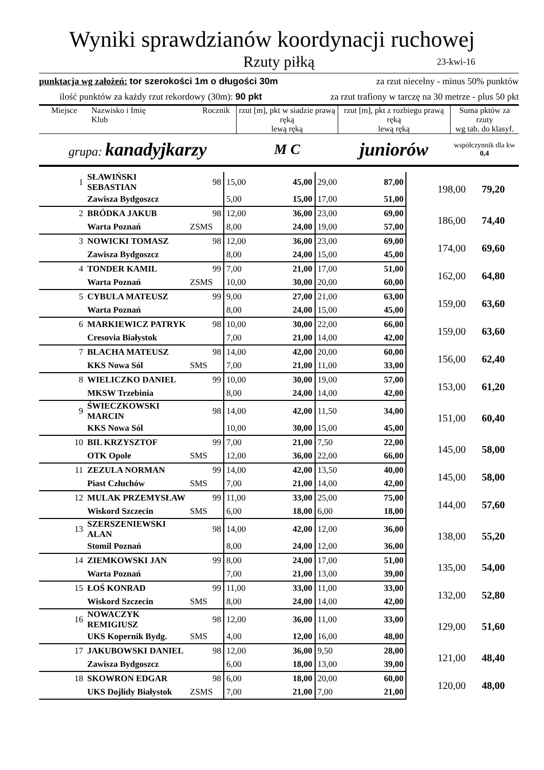Wyniki sprawdzianów koordynacji ruchowej
Rzuty piłką
23-kwi-16
punktacja wg założeń: tor szerokości 1m o długości 30m za rzut niecelny - minus 50% punktów
ilość punktów za każdy rzut rekordowy (30m): 90 pkt za rzut trafiony w tarczę na 30 metrze - plus 50 pkt
| Miejsce | Nazwisko i Imię Klub | Rocznik | rzut [m], pkt w siadzie prawą ręką lewą ręką | rzut [m], pkt z rozbiegu prawą ręką lewą ręką | Suma pktów za rzuty wg tab. do klasyf. |
| --- | --- | --- | --- | --- | --- |
| grupa: kanadyjkarzy | | | M C | juniorów | współczynnik dla kw 0,4 |
| 1 | SŁAWIŃSKI SEBASTIAN | 98 | 15,00 | 45,00 | 29,00 | 87,00 | 198,00 | 79,20 |
| | Zawisza Bydgoszcz | | 5,00 | 15,00 | 17,00 | 51,00 | | |
| 2 | BRÓDKA JAKUB | 98 | 12,00 | 36,00 | 23,00 | 69,00 | 186,00 | 74,40 |
| | Warta Poznań | ZSMS | 8,00 | 24,00 | 19,00 | 57,00 | | |
| 3 | NOWICKI TOMASZ | 98 | 12,00 | 36,00 | 23,00 | 69,00 | 174,00 | 69,60 |
| | Zawisza Bydgoszcz | | 8,00 | 24,00 | 15,00 | 45,00 | | |
| 4 | TONDER KAMIL | 99 | 7,00 | 21,00 | 17,00 | 51,00 | 162,00 | 64,80 |
| | Warta Poznań | ZSMS | 10,00 | 30,00 | 20,00 | 60,00 | | |
| 5 | CYBULA MATEUSZ | 99 | 9,00 | 27,00 | 21,00 | 63,00 | 159,00 | 63,60 |
| | Warta Poznań | | 8,00 | 24,00 | 15,00 | 45,00 | | |
| 6 | MARKIEWICZ PATRYK | 98 | 10,00 | 30,00 | 22,00 | 66,00 | 159,00 | 63,60 |
| | Cresovia Białystok | | 7,00 | 21,00 | 14,00 | 42,00 | | |
| 7 | BLACHA MATEUSZ | 98 | 14,00 | 42,00 | 20,00 | 60,00 | 156,00 | 62,40 |
| | KKS Nowa Sól | SMS | 7,00 | 21,00 | 11,00 | 33,00 | | |
| 8 | WIELICZKO DANIEL | 99 | 10,00 | 30,00 | 19,00 | 57,00 | 153,00 | 61,20 |
| | MKSW Trzebinia | | 8,00 | 24,00 | 14,00 | 42,00 | | |
| 9 | ŚWIECZKOWSKI MARCIN | 98 | 14,00 | 42,00 | 11,50 | 34,00 | 151,00 | 60,40 |
| | KKS Nowa Sól | | 10,00 | 30,00 | 15,00 | 45,00 | | |
| 10 | BIL KRZYSZTOF | 99 | 7,00 | 21,00 | 7,50 | 22,00 | 145,00 | 58,00 |
| | OTK Opole | SMS | 12,00 | 36,00 | 22,00 | 66,00 | | |
| 11 | ZEZULA NORMAN | 99 | 14,00 | 42,00 | 13,50 | 40,00 | 145,00 | 58,00 |
| | Piast Człuchów | SMS | 7,00 | 21,00 | 14,00 | 42,00 | | |
| 12 | MULAK PRZEMYSŁAW | 99 | 11,00 | 33,00 | 25,00 | 75,00 | 144,00 | 57,60 |
| | Wiskord Szczecin | SMS | 6,00 | 18,00 | 6,00 | 18,00 | | |
| 13 | SZERSZENIEWSKI ALAN | 98 | 14,00 | 42,00 | 12,00 | 36,00 | 138,00 | 55,20 |
| | Stomil Poznań | | 8,00 | 24,00 | 12,00 | 36,00 | | |
| 14 | ZIEMKOWSKI JAN | 99 | 8,00 | 24,00 | 17,00 | 51,00 | 135,00 | 54,00 |
| | Warta Poznań | | 7,00 | 21,00 | 13,00 | 39,00 | | |
| 15 | ŁOŚ KONRAD | 99 | 11,00 | 33,00 | 11,00 | 33,00 | 132,00 | 52,80 |
| | Wiskord Szczecin | SMS | 8,00 | 24,00 | 14,00 | 42,00 | | |
| 16 | NOWACZYK REMIGIUSZ | 98 | 12,00 | 36,00 | 11,00 | 33,00 | 129,00 | 51,60 |
| | UKS Kopernik Bydg. | SMS | 4,00 | 12,00 | 16,00 | 48,00 | | |
| 17 | JAKUBOWSKI DANIEL | 98 | 12,00 | 36,00 | 9,50 | 28,00 | 121,00 | 48,40 |
| | Zawisza Bydgoszcz | | 6,00 | 18,00 | 13,00 | 39,00 | | |
| 18 | SKOWRON EDGAR | 98 | 6,00 | 18,00 | 20,00 | 60,00 | 120,00 | 48,00 |
| | UKS Dojlidy Białystok | ZSMS | 7,00 | 21,00 | 7,00 | 21,00 | | |